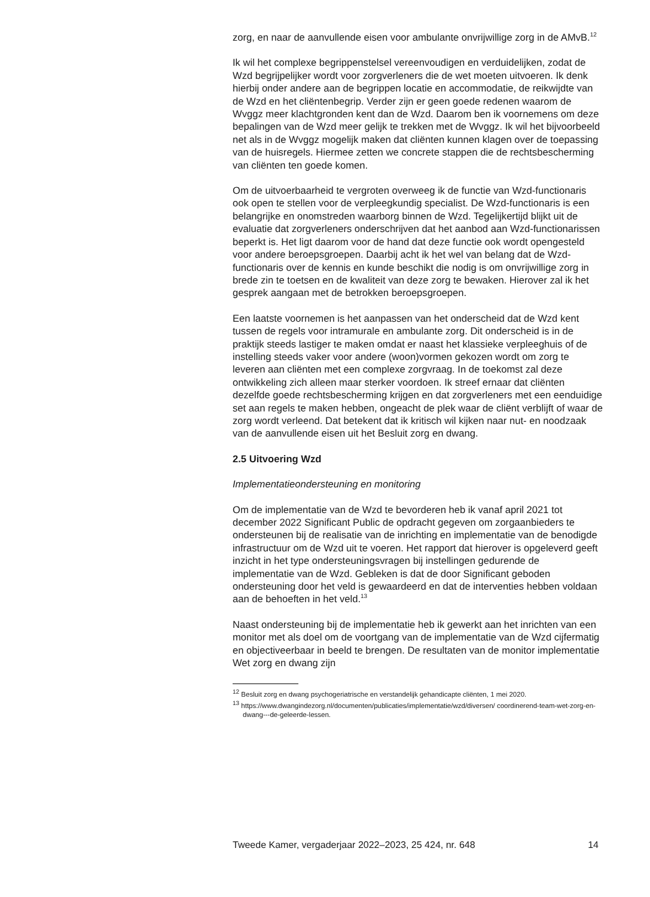zorg, en naar de aanvullende eisen voor ambulante onvrijwillige zorg in de AMvB.<sup>12</sup>
Ik wil het complexe begrippenstelsel vereenvoudigen en verduidelijken, zodat de Wzd begrijpelijker wordt voor zorgverleners die de wet moeten uitvoeren. Ik denk hierbij onder andere aan de begrippen locatie en accommodatie, de reikwijdte van de Wzd en het cliëntenbegrip. Verder zijn er geen goede redenen waarom de Wvggz meer klachtgronden kent dan de Wzd. Daarom ben ik voornemens om deze bepalingen van de Wzd meer gelijk te trekken met de Wvggz. Ik wil het bijvoorbeeld net als in de Wvggz mogelijk maken dat cliënten kunnen klagen over de toepassing van de huisregels. Hiermee zetten we concrete stappen die de rechtsbe­scherming van cliënten ten goede komen.
Om de uitvoerbaarheid te vergroten overweeg ik de functie van Wzd-functionaris ook open te stellen voor de verpleegkundig specialist. De Wzd-functionaris is een belangrijke en onomstreden waarborg binnen de Wzd. Tegelijkertijd blijkt uit de evaluatie dat zorgverleners onder­schrijven dat het aanbod aan Wzd-functionarissen beperkt is. Het ligt daarom voor de hand dat deze functie ook wordt opengesteld voor andere beroepsgroepen. Daarbij acht ik het wel van belang dat de Wzd-functionaris over de kennis en kunde beschikt die nodig is om onvrijwillige zorg in brede zin te toetsen en de kwaliteit van deze zorg te bewaken. Hierover zal ik het gesprek aangaan met de betrokken beroeps­groepen.
Een laatste voornemen is het aanpassen van het onderscheid dat de Wzd kent tussen de regels voor intramurale en ambulante zorg. Dit onder­scheid is in de praktijk steeds lastiger te maken omdat er naast het klassieke verpleeghuis of de instelling steeds vaker voor andere (woon)vormen gekozen wordt om zorg te leveren aan cliënten met een complexe zorgvraag. In de toekomst zal deze ontwikkeling zich alleen maar sterker voordoen. Ik streef ernaar dat cliënten dezelfde goede rechtsbescherming krijgen en dat zorgverleners met een eenduidige set aan regels te maken hebben, ongeacht de plek waar de cliënt verblijft of waar de zorg wordt verleend. Dat betekent dat ik kritisch wil kijken naar nut- en noodzaak van de aanvullende eisen uit het Besluit zorg en dwang.
2.5 Uitvoering Wzd
Implementatieondersteuning en monitoring
Om de implementatie van de Wzd te bevorderen heb ik vanaf april 2021 tot december 2022 Significant Public de opdracht gegeven om zorgaan­bieders te ondersteunen bij de realisatie van de inrichting en implemen­tatie van de benodigde infrastructuur om de Wzd uit te voeren. Het rapport dat hierover is opgeleverd geeft inzicht in het type ondersteu­ningsvragen bij instellingen gedurende de implementatie van de Wzd. Gebleken is dat de door Significant geboden ondersteuning door het veld is gewaardeerd en dat de interventies hebben voldaan aan de behoeften in het veld.<sup>13</sup>
Naast ondersteuning bij de implementatie heb ik gewerkt aan het inrichten van een monitor met als doel om de voortgang van de imple­mentatie van de Wzd cijfermatig en objectiveerbaar in beeld te brengen. De resultaten van de monitor implementatie Wet zorg en dwang zijn
<sup>12</sup> Besluit zorg en dwang psychogeriatrische en verstandelijk gehandicapte cliënten, 1 mei 2020.
<sup>13</sup> https://www.dwangindezorg.nl/documenten/publicaties/implementatie/wzd/diversen/ coordinerend-team-wet-zorg-en-dwang---de-geleerde-lessen.
Tweede Kamer, vergaderjaar 2022–2023, 25 424, nr. 648 14